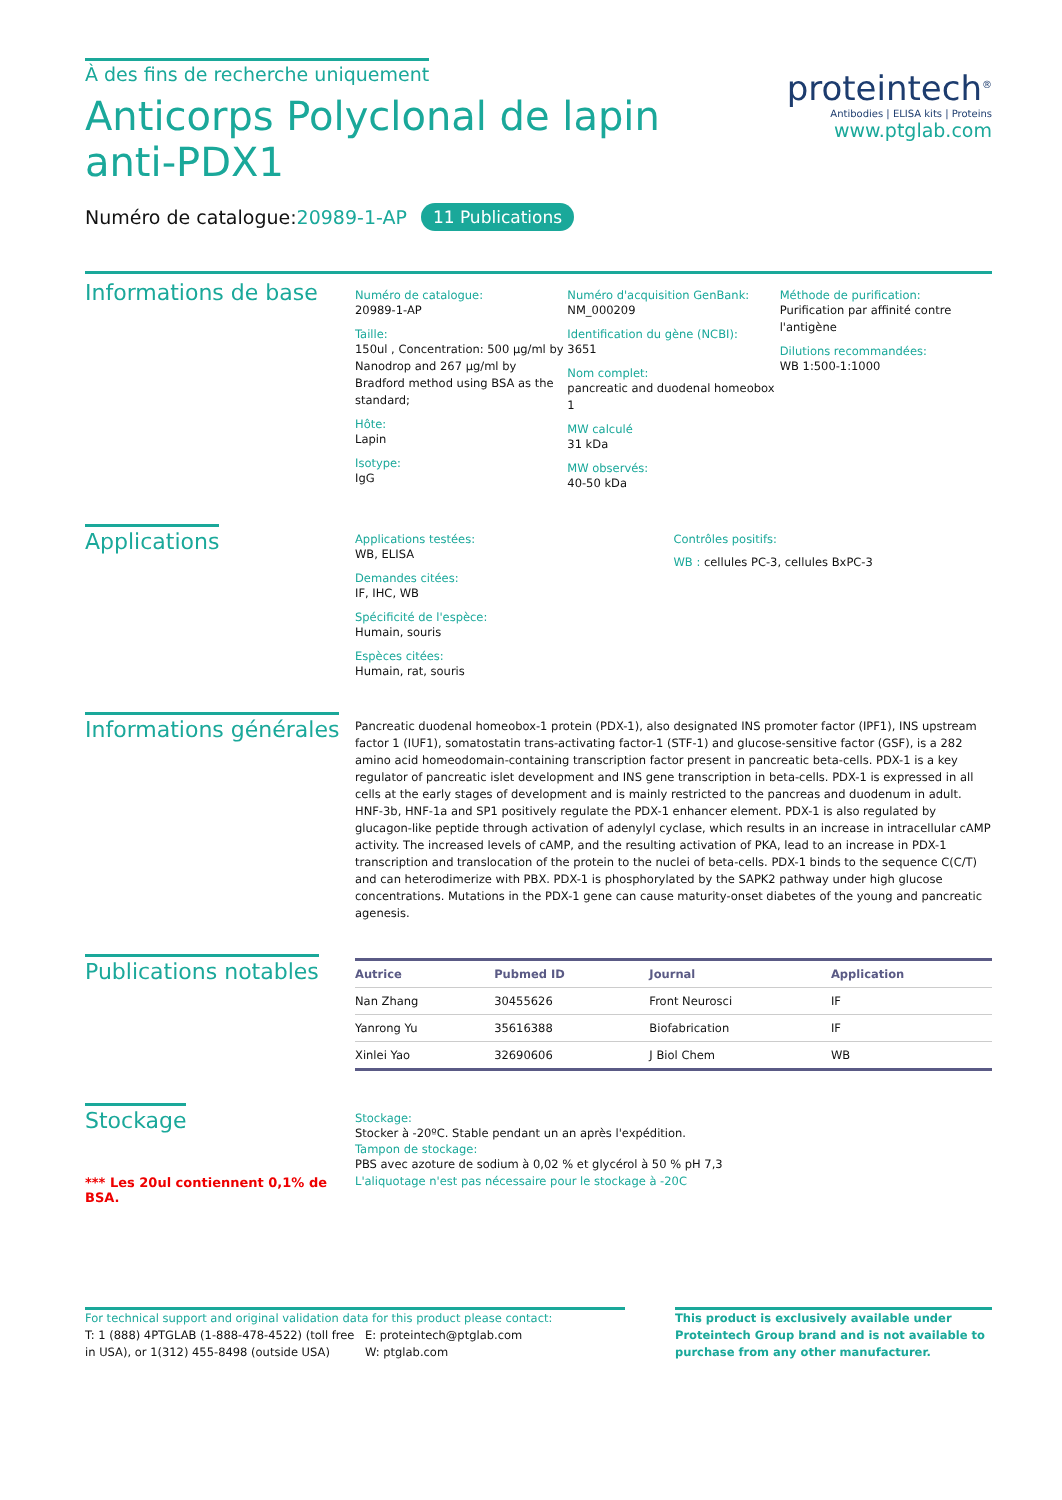À des fins de recherche uniquement
Anticorps Polyclonal de lapin anti-PDX1
Numéro de catalogue:20989-1-AP 11 Publications
proteintech<sup>®</sup>
Antibodies | ELISA kits | Proteins
www.ptglab.com
Informations de base
Numéro de catalogue:
20989-1-AP
Taille:
150ul , Concentration: 500 μg/ml by Nanodrop and 267 μg/ml by Bradford method using BSA as the standard;
Hôte:
Lapin
Isotype:
IgG
Numéro d'acquisition GenBank:
NM_000209
Identification du gène (NCBI):
3651
Nom complet:
pancreatic and duodenal homeobox 1
MW calculé
31 kDa
MW observés:
40-50 kDa
Méthode de purification:
Purification par affinité contre l'antigène
Dilutions recommandées:
WB 1:500-1:1000
Applications
Applications testées:
WB, ELISA
Demandes citées:
IF, IHC, WB
Spécificité de l'espèce:
Humain, souris
Espèces citées:
Humain, rat, souris
Contrôles positifs:
WB : cellules PC-3, cellules BxPC-3
Informations générales
Pancreatic duodenal homeobox-1 protein (PDX-1), also designated INS promoter factor (IPF1), INS upstream factor 1 (IUF1), somatostatin trans-activating factor-1 (STF-1) and glucose-sensitive factor (GSF), is a 282 amino acid homeodomain-containing transcription factor present in pancreatic beta-cells. PDX-1 is a key regulator of pancreatic islet development and INS gene transcription in beta-cells. PDX-1 is expressed in all cells at the early stages of development and is mainly restricted to the pancreas and duodenum in adult. HNF-3b, HNF-1a and SP1 positively regulate the PDX-1 enhancer element. PDX-1 is also regulated by glucagon-like peptide through activation of adenylyl cyclase, which results in an increase in intracellular cAMP activity. The increased levels of cAMP, and the resulting activation of PKA, lead to an increase in PDX-1 transcription and translocation of the protein to the nuclei of beta-cells. PDX-1 binds to the sequence C(C/T) and can heterodimerize with PBX. PDX-1 is phosphorylated by the SAPK2 pathway under high glucose concentrations. Mutations in the PDX-1 gene can cause maturity-onset diabetes of the young and pancreatic agenesis.
Publications notables
| Autrice | Pubmed ID | Journal | Application |
| --- | --- | --- | --- |
| Nan Zhang | 30455626 | Front Neurosci | IF |
| Yanrong Yu | 35616388 | Biofabrication | IF |
| Xinlei Yao | 32690606 | J Biol Chem | WB |
Stockage
*** Les 20ul contiennent 0,1% de BSA.
Stockage:
Stocker à -20ºC. Stable pendant un an après l'expédition.
Tampon de stockage:
PBS avec azoture de sodium à 0,02 % et glycérol à 50 % pH 7,3
L'aliquotage n'est pas nécessaire pour le stockage à -20C
For technical support and original validation data for this product please contact:
T: 1 (888) 4PTGLAB (1-888-478-4522) (toll free in USA), or 1(312) 455-8498 (outside USA)
E: proteintech@ptglab.com
W: ptglab.com
This product is exclusively available under Proteintech Group brand and is not available to purchase from any other manufacturer.